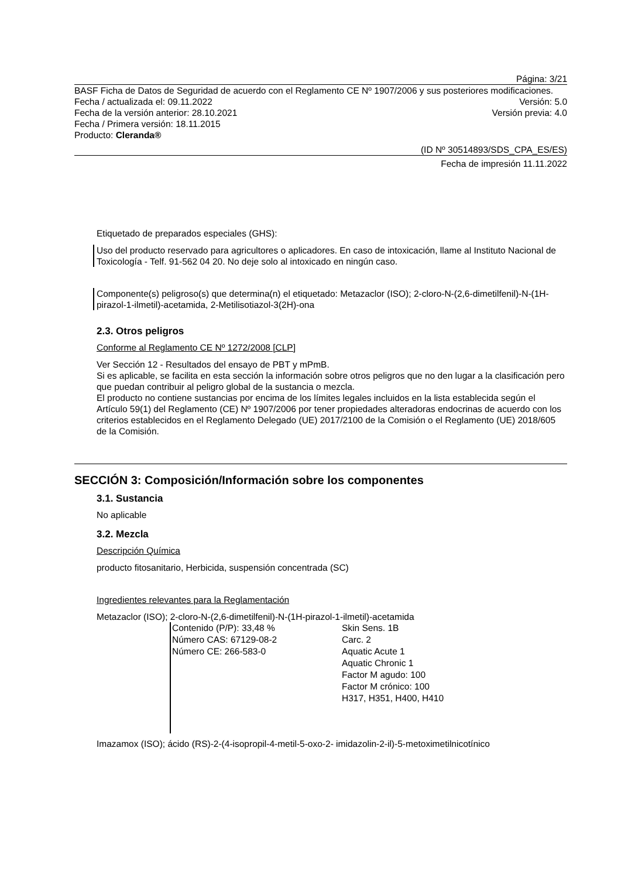Página: 3/21
BASF Ficha de Datos de Seguridad de acuerdo con el Reglamento CE Nº 1907/2006 y sus posteriores modificaciones.
Fecha / actualizada el: 09.11.2022 Versión: 5.0
Fecha de la versión anterior: 28.10.2021 Versión previa: 4.0
Fecha / Primera versión: 18.11.2015
Producto: Cleranda®
(ID Nº 30514893/SDS_CPA_ES/ES)
Fecha de impresión 11.11.2022
Etiquetado de preparados especiales (GHS):
Uso del producto reservado para agricultores o aplicadores. En caso de intoxicación, llame al Instituto Nacional de Toxicología - Telf. 91-562 04 20. No deje solo al intoxicado en ningún caso.
Componente(s) peligroso(s) que determina(n) el etiquetado: Metazaclor (ISO); 2-cloro-N-(2,6-dimetilfenil)-N-(1H-pirazol-1-ilmetil)-acetamida, 2-Metilisotiazol-3(2H)-ona
2.3. Otros peligros
Conforme al Reglamento CE Nº 1272/2008 [CLP]
Ver Sección 12 - Resultados del ensayo de PBT y mPmB.
Si es aplicable, se facilita en esta sección la información sobre otros peligros que no den lugar a la clasificación pero que puedan contribuir al peligro global de la sustancia o mezcla.
El producto no contiene sustancias por encima de los límites legales incluidos en la lista establecida según el Artículo 59(1) del Reglamento (CE) Nº 1907/2006 por tener propiedades alteradoras endocrinas de acuerdo con los criterios establecidos en el Reglamento Delegado (UE) 2017/2100 de la Comisión o el Reglamento (UE) 2018/605 de la Comisión.
SECCIÓN 3: Composición/Información sobre los componentes
3.1. Sustancia
No aplicable
3.2. Mezcla
Descripción Química
producto fitosanitario, Herbicida, suspensión concentrada (SC)
Ingredientes relevantes para la Reglamentación
Metazaclor (ISO); 2-cloro-N-(2,6-dimetilfenil)-N-(1H-pirazol-1-ilmetil)-acetamida
Contenido (P/P): 33,48 %
Número CAS: 67129-08-2
Número CE: 266-583-0
Skin Sens. 1B
Carc. 2
Aquatic Acute 1
Aquatic Chronic 1
Factor M agudo: 100
Factor M crónico: 100
H317, H351, H400, H410
Imazamox (ISO); ácido (RS)-2-(4-isopropil-4-metil-5-oxo-2- imidazolin-2-il)-5-metoximetilnicotínico